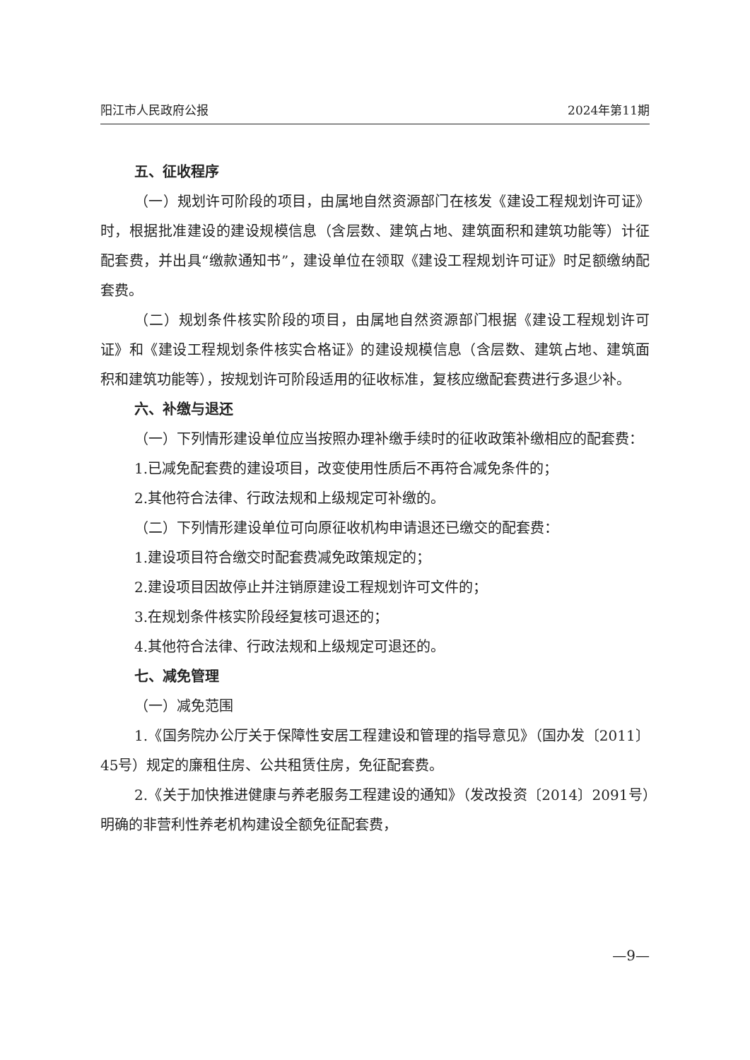阳江市人民政府公报 2024年第11期
五、征收程序
（一）规划许可阶段的项目，由属地自然资源部门在核发《建设工程规划许可证》时，根据批准建设的建设规模信息（含层数、建筑占地、建筑面积和建筑功能等）计征配套费，并出具“缴款通知书”，建设单位在领取《建设工程规划许可证》时足额缴纳配套费。
（二）规划条件核实阶段的项目，由属地自然资源部门根据《建设工程规划许可证》和《建设工程规划条件核实合格证》的建设规模信息（含层数、建筑占地、建筑面积和建筑功能等），按规划许可阶段适用的征收标准，复核应缴配套费进行多退少补。
六、补缴与退还
（一）下列情形建设单位应当按照办理补缴手续时的征收政策补缴相应的配套费：
1.已减免配套费的建设项目，改变使用性质后不再符合减免条件的；
2.其他符合法律、行政法规和上级规定可补缴的。
（二）下列情形建设单位可向原征收机构申请退还已缴交的配套费：
1.建设项目符合缴交时配套费减免政策规定的；
2.建设项目因故停止并注销原建设工程规划许可文件的；
3.在规划条件核实阶段经复核可退还的；
4.其他符合法律、行政法规和上级规定可退还的。
七、减免管理
（一）减免范围
1.《国务院办公厅关于保障性安居工程建设和管理的指导意见》（国办发〔2011〕45号）规定的廉租住房、公共租赁住房，免征配套费。
2.《关于加快推进健康与养老服务工程建设的通知》（发改投资〔2014〕2091号）明确的非营利性养老机构建设全额免征配套费，
—9—